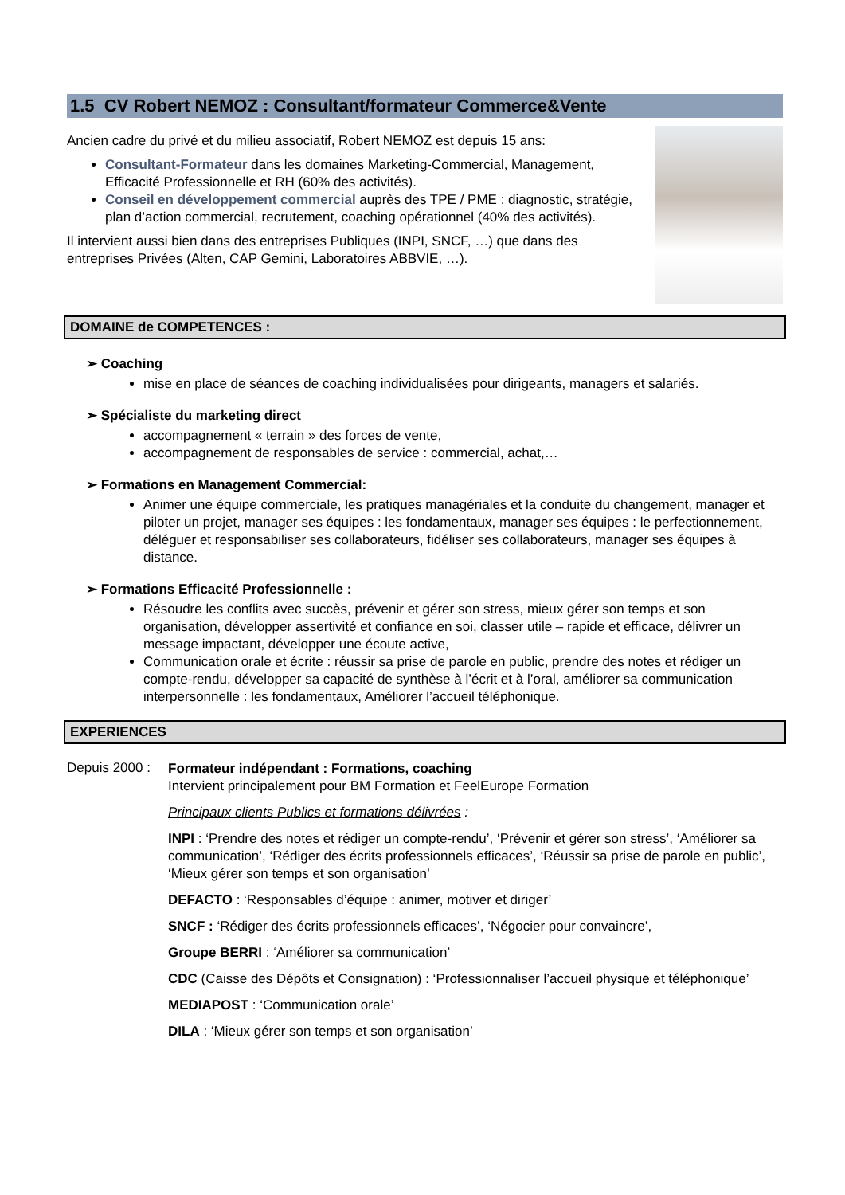1.5 CV Robert NEMOZ : Consultant/formateur Commerce&Vente
Ancien cadre du privé et du milieu associatif, Robert NEMOZ est depuis 15 ans:
Consultant-Formateur dans les domaines Marketing-Commercial, Management, Efficacité Professionnelle et RH (60% des activités).
Conseil en développement commercial auprès des TPE / PME : diagnostic, stratégie, plan d’action commercial, recrutement, coaching opérationnel (40% des activités).
Il intervient aussi bien dans des entreprises Publiques (INPI, SNCF, …) que dans des entreprises Privées (Alten, CAP Gemini, Laboratoires ABBVIE, …).
DOMAINE de COMPETENCES :
➢ Coaching
mise en place de séances de coaching individualisées pour dirigeants, managers et salariés.
➢ Spécialiste du marketing direct
accompagnement « terrain » des forces de vente,
accompagnement de responsables de service : commercial, achat,…
➢ Formations en Management Commercial:
Animer une équipe commerciale, les pratiques managériales et la conduite du changement, manager et piloter un projet, manager ses équipes : les fondamentaux, manager ses équipes : le perfectionnement, déléguer et responsabiliser ses collaborateurs, fidéliser ses collaborateurs, manager ses équipes à distance.
➢ Formations Efficacité Professionnelle :
Résoudre les conflits avec succès, prévenir et gérer son stress, mieux gérer son temps et son organisation, développer assertivité et confiance en soi, classer utile – rapide et efficace, délivrer un message impactant, développer une écoute active,
Communication orale et écrite : réussir sa prise de parole en public, prendre des notes et rédiger un compte-rendu, développer sa capacité de synthèse à l’écrit et à l’oral, améliorer sa communication interpersonnelle : les fondamentaux, Améliorer l’accueil téléphonique.
EXPERIENCES
Depuis 2000 :
Formateur indépendant : Formations, coaching
Intervient principalement pour BM Formation et FeelEurope Formation
Principaux clients Publics et formations délivrées :
INPI : ‘Prendre des notes et rédiger un compte-rendu’, ‘Prévenir et gérer son stress’, ‘Améliorer sa communication’, ‘Rédiger des écrits professionnels efficaces’, ‘Réussir sa prise de parole en public’, ‘Mieux gérer son temps et son organisation’
DEFACTO : ‘Responsables d’équipe : animer, motiver et diriger’
SNCF : ‘Rédiger des écrits professionnels efficaces’, ‘Négocier pour convaincre’,
Groupe BERRI : ‘Améliorer sa communication’
CDC (Caisse des Dépôts et Consignation) : ‘Professionnaliser l’accueil physique et téléphonique’
MEDIAPOST : ‘Communication orale’
DILA : ‘Mieux gérer son temps et son organisation’